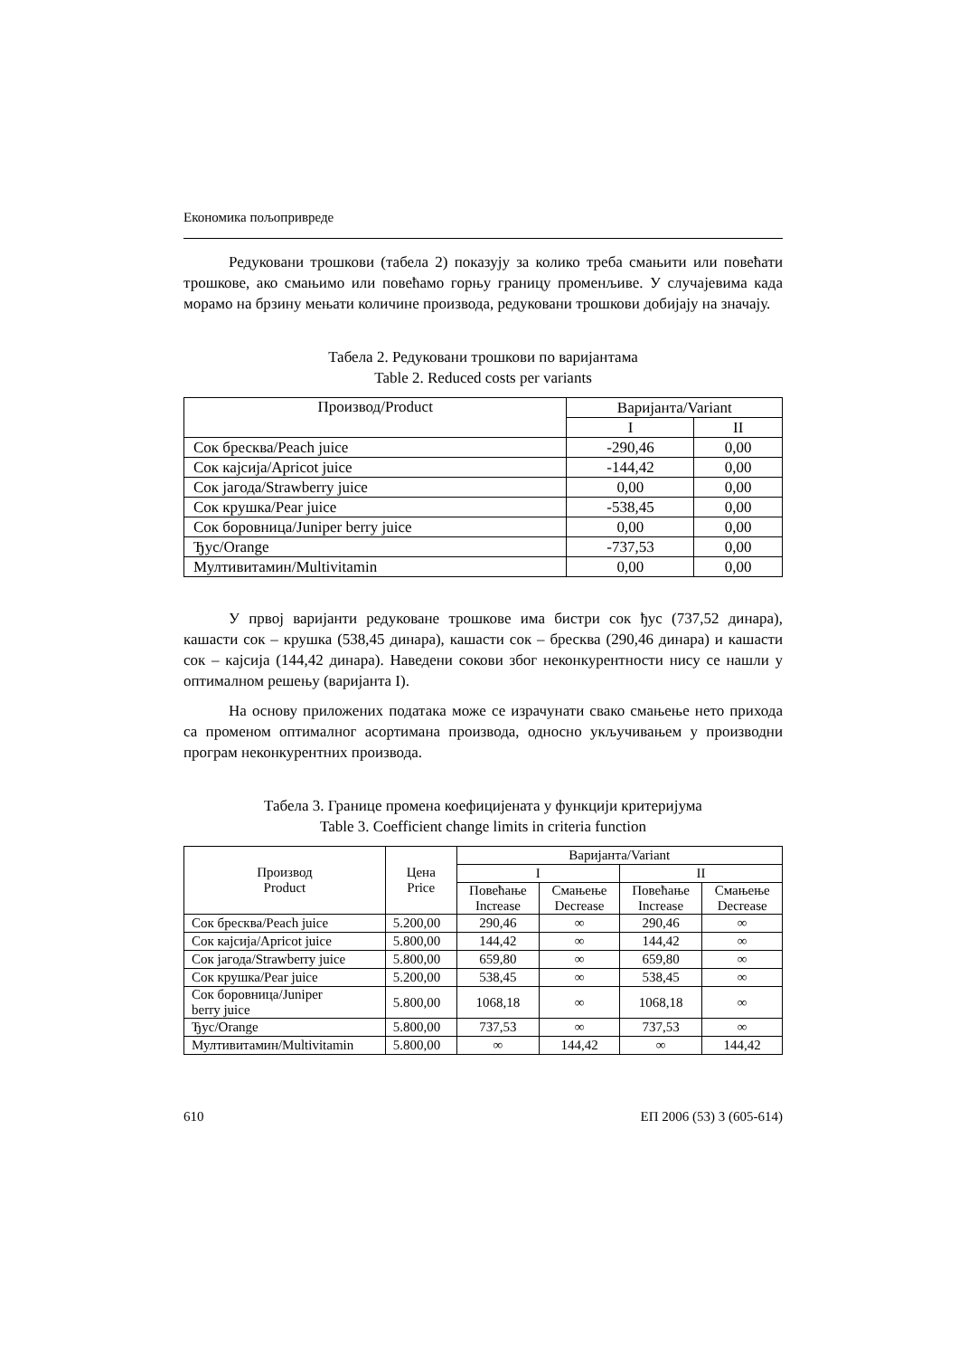Економика пољопривреде
Редуковани трошкови (табела 2) показују за колико треба смањити или повећати трошкове, ако смањимо или повећамо горњу границу променљиве. У случајевима када морамо на брзину мењати количине производа, редуковани трошкови добијају на значају.
Табела 2. Редуковани трошкови по варијантама
Table 2. Reduced costs per variants
| Производ/Product | Варијанта/Variant | |
| --- | --- | --- |
| | I | II |
| Сок бресква/Peach juice | -290,46 | 0,00 |
| Сок кајсија/Apricot juice | -144,42 | 0,00 |
| Сок јагода/Strawberry juice | 0,00 | 0,00 |
| Сок крушка/Pear juice | -538,45 | 0,00 |
| Сок боровница/Juniper berry juice | 0,00 | 0,00 |
| Ђус/Orange | -737,53 | 0,00 |
| Мултивитамин/Multivitamin | 0,00 | 0,00 |
У првој варијанти редуковане трошкове има бистри сок ђус (737,52 динара), кашасти сок – крушка (538,45 динара), кашасти сок – бресква (290,46 динара) и кашасти сок – кајсија (144,42 динара). Наведени сокови због неконкурентности нису се нашли у оптималном решењу (варијанта I).
На основу приложених података може се израчунати свако смањење нето прихода са променом оптималног асортимана производа, односно укључивањем у производни програм неконкурентних производа.
Табела 3. Границе промена коефицијената у функцији критеријума
Table 3. Coefficient change limits in criteria function
| Производ Product | Цена Price | Варијанта/Variant | | | |
| --- | --- | --- | --- | --- | --- |
| | | I | | II | |
| | | Повећање Increase | Смањење Decrease | Повећање Increase | Смањење Decrease |
| Сок бресква/Peach juice | 5.200,00 | 290,46 | ∞ | 290,46 | ∞ |
| Сок кајсија/Apricot juice | 5.800,00 | 144,42 | ∞ | 144,42 | ∞ |
| Сок јагода/Strawberry juice | 5.800,00 | 659,80 | ∞ | 659,80 | ∞ |
| Сок крушка/Pear juice | 5.200,00 | 538,45 | ∞ | 538,45 | ∞ |
| Сок боровница/Juniper berry juice | 5.800,00 | 1068,18 | ∞ | 1068,18 | ∞ |
| Ђус/Orange | 5.800,00 | 737,53 | ∞ | 737,53 | ∞ |
| Мултивитамин/Multivitamin | 5.800,00 | ∞ | 144,42 | ∞ | 144,42 |
610 ЕП 2006 (53) 3 (605-614)